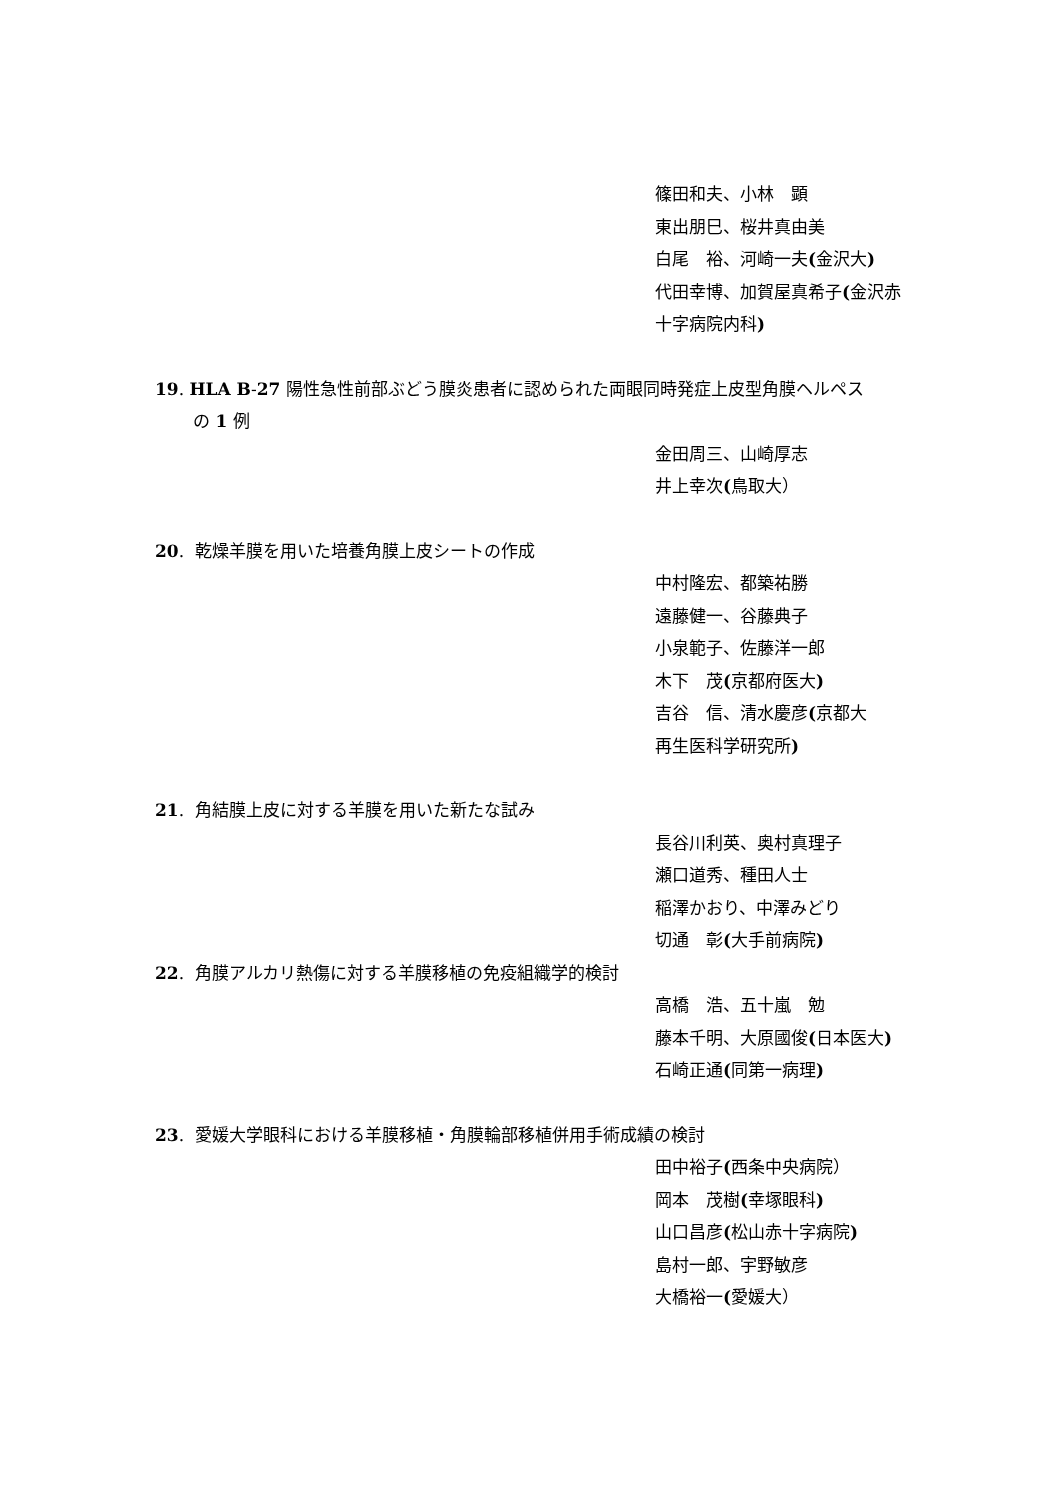篠田和夫、小林　顕
東出朋巳、桜井真由美
白尾　裕、河崎一夫(金沢大)
代田幸博、加賀屋真希子(金沢赤
十字病院内科)
19. HLA B-27 陽性急性前部ぶどう膜炎患者に認められた両眼同時発症上皮型角膜ヘルペス
の 1 例
金田周三、山崎厚志
井上幸次(鳥取大）
20. 乾燥羊膜を用いた培養角膜上皮シートの作成
中村隆宏、都築祐勝
遠藤健一、谷藤典子
小泉範子、佐藤洋一郎
木下　茂(京都府医大)
吉谷　信、清水慶彦(京都大
再生医科学研究所)
21. 角結膜上皮に対する羊膜を用いた新たな試み
長谷川利英、奥村真理子
瀬口道秀、種田人士
稲澤かおり、中澤みどり
切通　彰(大手前病院)
22. 角膜アルカリ熱傷に対する羊膜移植の免疫組織学的検討
高橋　浩、五十嵐　勉
藤本千明、大原國俊(日本医大)
石崎正通(同第一病理)
23. 愛媛大学眼科における羊膜移植・角膜輪部移植併用手術成績の検討
田中裕子(西条中央病院）
岡本　茂樹(幸塚眼科)
山口昌彦(松山赤十字病院)
島村一郎、宇野敏彦
大橋裕一(愛媛大）